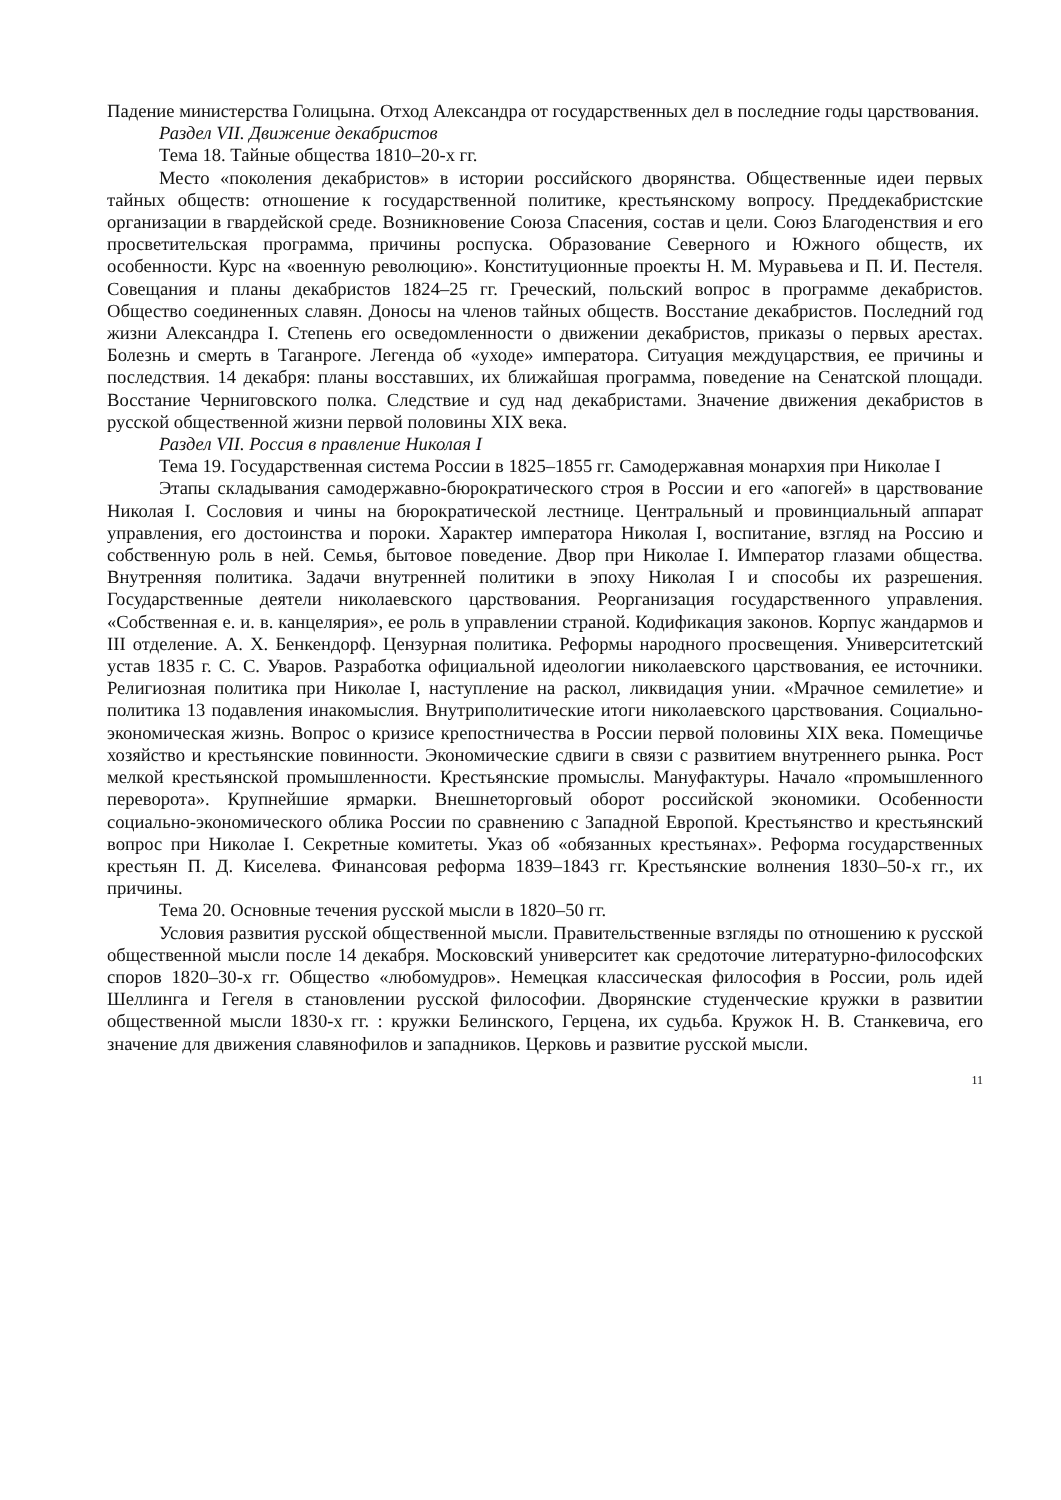Падение министерства Голицына. Отход Александра от государственных дел в последние годы царствования.
Раздел VII. Движение декабристов
Тема 18. Тайные общества 1810–20-х гг.
Место «поколения декабристов» в истории российского дворянства. Общественные идеи первых тайных обществ: отношение к государственной политике, крестьянскому вопросу. Преддекабристские организации в гвардейской среде. Возникновение Союза Спасения, состав и цели. Союз Благоденствия и его просветительская программа, причины роспуска. Образование Северного и Южного обществ, их особенности. Курс на «военную революцию». Конституционные проекты Н. М. Муравьева и П. И. Пестеля. Совещания и планы декабристов 1824–25 гг. Греческий, польский вопрос в программе декабристов. Общество соединенных славян. Доносы на членов тайных обществ. Восстание декабристов. Последний год жизни Александра I. Степень его осведомленности о движении декабристов, приказы о первых арестах. Болезнь и смерть в Таганроге. Легенда об «уходе» императора. Ситуация междуцарствия, ее причины и последствия. 14 декабря: планы восставших, их ближайшая программа, поведение на Сенатской площади. Восстание Черниговского полка. Следствие и суд над декабристами. Значение движения декабристов в русской общественной жизни первой половины XIX века.
Раздел VII. Россия в правление Николая I
Тема 19. Государственная система России в 1825–1855 гг. Самодержавная монархия при Николае I
Этапы складывания самодержавно-бюрократического строя в России и его «апогей» в царствование Николая I. Сословия и чины на бюрократической лестнице. Центральный и провинциальный аппарат управления, его достоинства и пороки. Характер императора Николая I, воспитание, взгляд на Россию и собственную роль в ней. Семья, бытовое поведение. Двор при Николае I. Император глазами общества. Внутренняя политика. Задачи внутренней политики в эпоху Николая I и способы их разрешения. Государственные деятели николаевского царствования. Реорганизация государственного управления. «Собственная е. и. в. канцелярия», ее роль в управлении страной. Кодификация законов. Корпус жандармов и III отделение. А. Х. Бенкендорф. Цензурная политика. Реформы народного просвещения. Университетский устав 1835 г. С. С. Уваров. Разработка официальной идеологии николаевского царствования, ее источники. Религиозная политика при Николае I, наступление на раскол, ликвидация унии. «Мрачное семилетие» и политика 13 подавления инакомыслия. Внутриполитические итоги николаевского царствования. Социально-экономическая жизнь. Вопрос о кризисе крепостничества в России первой половины XIX века. Помещичье хозяйство и крестьянские повинности. Экономические сдвиги в связи с развитием внутреннего рынка. Рост мелкой крестьянской промышленности. Крестьянские промыслы. Мануфактуры. Начало «промышленного переворота». Крупнейшие ярмарки. Внешнеторговый оборот российской экономики. Особенности социально-экономического облика России по сравнению с Западной Европой. Крестьянство и крестьянский вопрос при Николае I. Секретные комитеты. Указ об «обязанных крестьянах». Реформа государственных крестьян П. Д. Киселева. Финансовая реформа 1839–1843 гг. Крестьянские волнения 1830–50-х гг., их причины.
Тема 20. Основные течения русской мысли в 1820–50 гг.
Условия развития русской общественной мысли. Правительственные взгляды по отношению к русской общественной мысли после 14 декабря. Московский университет как средоточие литературно-философских споров 1820–30-х гг. Общество «любомудров». Немецкая классическая философия в России, роль идей Шеллинга и Гегеля в становлении русской философии. Дворянские студенческие кружки в развитии общественной мысли 1830-х гг. : кружки Белинского, Герцена, их судьба. Кружок Н. В. Станкевича, его значение для движения славянофилов и западников. Церковь и развитие русской мысли.
11